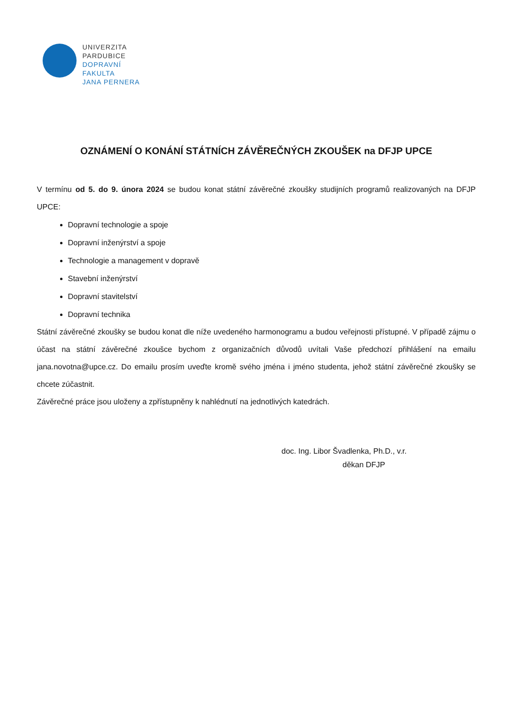UNIVERZITA
PARDUBICE
DOPRAVNÍ
FAKULTA
JANA PERNERA
OZNÁMENÍ O KONÁNÍ STÁTNÍCH ZÁVĚREČNÝCH ZKOUŠEK na DFJP UPCE
V termínu od 5. do 9. února 2024 se budou konat státní závěrečné zkoušky studijních programů realizovaných na DFJP UPCE:
Dopravní technologie a spoje
Dopravní inženýrství a spoje
Technologie a management v dopravě
Stavební inženýrství
Dopravní stavitelství
Dopravní technika
Státní závěrečné zkoušky se budou konat dle níže uvedeného harmonogramu a budou veřejnosti přístupné. V případě zájmu o účast na státní závěrečné zkoušce bychom z organizačních důvodů uvítali Vaše předchozí přihlášení na emailu jana.novotna@upce.cz. Do emailu prosím uveďte kromě svého jména i jméno studenta, jehož státní závěrečné zkoušky se chcete zúčastnit.
Závěrečné práce jsou uloženy a zpřístupněny k nahlédnutí na jednotlivých katedrách.
doc. Ing. Libor Švadlenka, Ph.D., v.r.
děkan DFJP